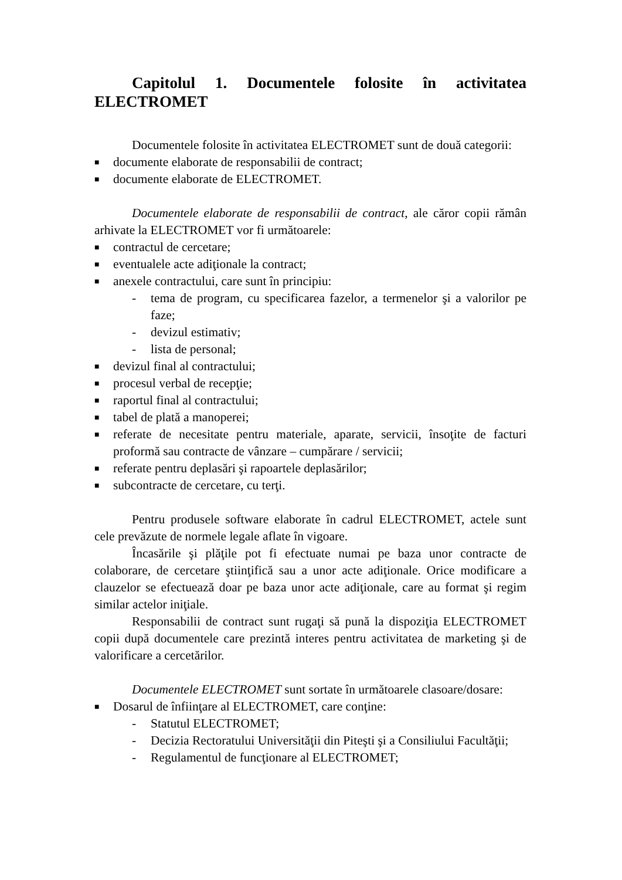Capitolul 1. Documentele folosite în activitatea ELECTROMET
Documentele folosite în activitatea ELECTROMET sunt de două categorii:
■ documente elaborate de responsabilii de contract;
■ documente elaborate de ELECTROMET.
Documentele elaborate de responsabilii de contract, ale căror copii rămân arhivate la ELECTROMET vor fi următoarele:
■ contractul de cercetare;
■ eventualele acte adiţionale la contract;
■ anexele contractului, care sunt în principiu:
- tema de program, cu specificarea fazelor, a termenelor şi a valorilor pe faze;
- devizul estimativ;
- lista de personal;
■ devizul final al contractului;
■ procesul verbal de recepţie;
■ raportul final al contractului;
■ tabel de plată a manoperei;
■ referate de necesitate pentru materiale, aparate, servicii, însoţite de facturi proformă sau contracte de vânzare – cumpărare / servicii;
■ referate pentru deplasări şi rapoartele deplasărilor;
■ subcontracte de cercetare, cu terţi.
Pentru produsele software elaborate în cadrul ELECTROMET, actele sunt cele prevăzute de normele legale aflate în vigoare.
Încasările şi plăţile pot fi efectuate numai pe baza unor contracte de colaborare, de cercetare ştiinţifică sau a unor acte adiţionale. Orice modificare a clauzelor se efectuează doar pe baza unor acte adiţionale, care au format şi regim similar actelor iniţiale.
Responsabilii de contract sunt rugaţi să pună la dispoziţia ELECTROMET copii după documentele care prezintă interes pentru activitatea de marketing şi de valorificare a cercetărilor.
Documentele ELECTROMET sunt sortate în următoarele clasoare/dosare:
■ Dosarul de înfiinţare al ELECTROMET, care conţine:
- Statutul ELECTROMET;
- Decizia Rectoratului Universităţii din Piteşti şi a Consiliului Facultăţii;
- Regulamentul de funcţionare al ELECTROMET;